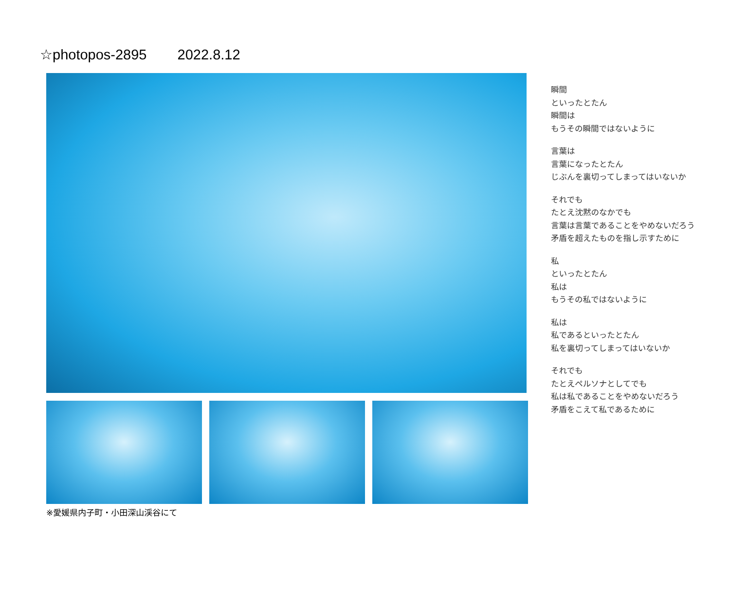☆photopos-2895 2022.8.12
※愛媛県内子町・小田深山渓谷にて
瞬間
といったとたん
瞬間は
もうその瞬間ではないように
言葉は
言葉になったとたん
じぶんを裏切ってしまってはいないか
それでも
たとえ沈黙のなかでも
言葉は言葉であることをやめないだろう
矛盾を超えたものを指し示すために
私
といったとたん
私は
もうその私ではないように
私は
私であるといったとたん
私を裏切ってしまってはいないか
それでも
たとえペルソナとしてでも
私は私であることをやめないだろう
矛盾をこえて私であるために